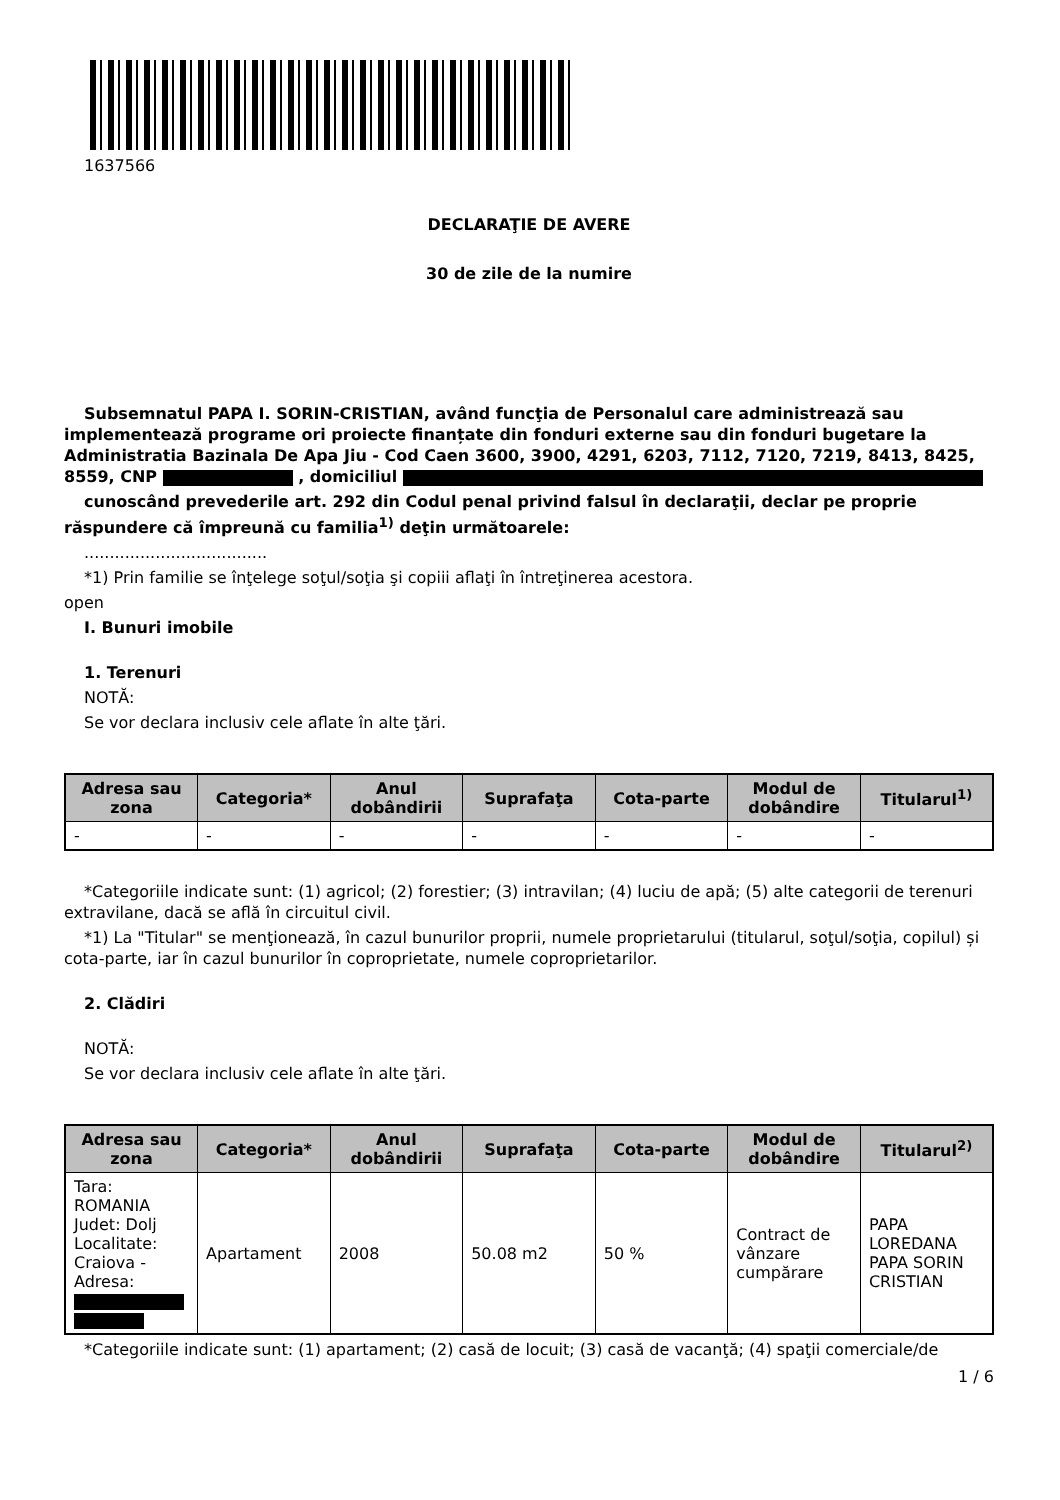1637566
DECLARAŢIE DE AVERE
30 de zile de la numire
Subsemnatul PAPA I. SORIN-CRISTIAN, având funcţia de Personalul care administrează sau implementează programe ori proiecte finanțate din fonduri externe sau din fonduri bugetare la Administratia Bazinala De Apa Jiu - Cod Caen 3600, 3900, 4291, 6203, 7112, 7120, 7219, 8413, 8425, 8559, CNP , domiciliul
cunoscând prevederile art. 292 din Codul penal privind falsul în declaraţii, declar pe proprie răspundere că împreună cu familia<sup>1)</sup> deţin următoarele:
....................................
*1) Prin familie se înţelege soţul/soţia şi copiii aflaţi în întreţinerea acestora.
open
I. Bunuri imobile
1. Terenuri
NOTĂ:
Se vor declara inclusiv cele aflate în alte ţări.
| Adresa sau zona | Categoria* | Anul dobândirii | Suprafaţa | Cota-parte | Modul de dobândire | Titularul<sup>1)</sup> |
| --- | --- | --- | --- | --- | --- | --- |
| - | - | - | - | - | - | - |
*Categoriile indicate sunt: (1) agricol; (2) forestier; (3) intravilan; (4) luciu de apă; (5) alte categorii de terenuri extravilane, dacă se află în circuitul civil.
*1) La "Titular" se menţionează, în cazul bunurilor proprii, numele proprietarului (titularul, soţul/soţia, copilul) și cota-parte, iar în cazul bunurilor în coproprietate, numele coproprietarilor.
2. Clădiri
NOTĂ:
Se vor declara inclusiv cele aflate în alte ţări.
| Adresa sau zona | Categoria* | Anul dobândirii | Suprafaţa | Cota-parte | Modul de dobândire | Titularul<sup>2)</sup> |
| --- | --- | --- | --- | --- | --- | --- |
| Tara: ROMANIA Judet: Dolj Localitate: Craiova - Adresa: | Apartament | 2008 | 50.08 m2 | 50 % | Contract de vânzare cumpărare | PAPA LOREDANA PAPA SORIN CRISTIAN |
*Categoriile indicate sunt: (1) apartament; (2) casă de locuit; (3) casă de vacanţă; (4) spaţii comerciale/de
1 / 6